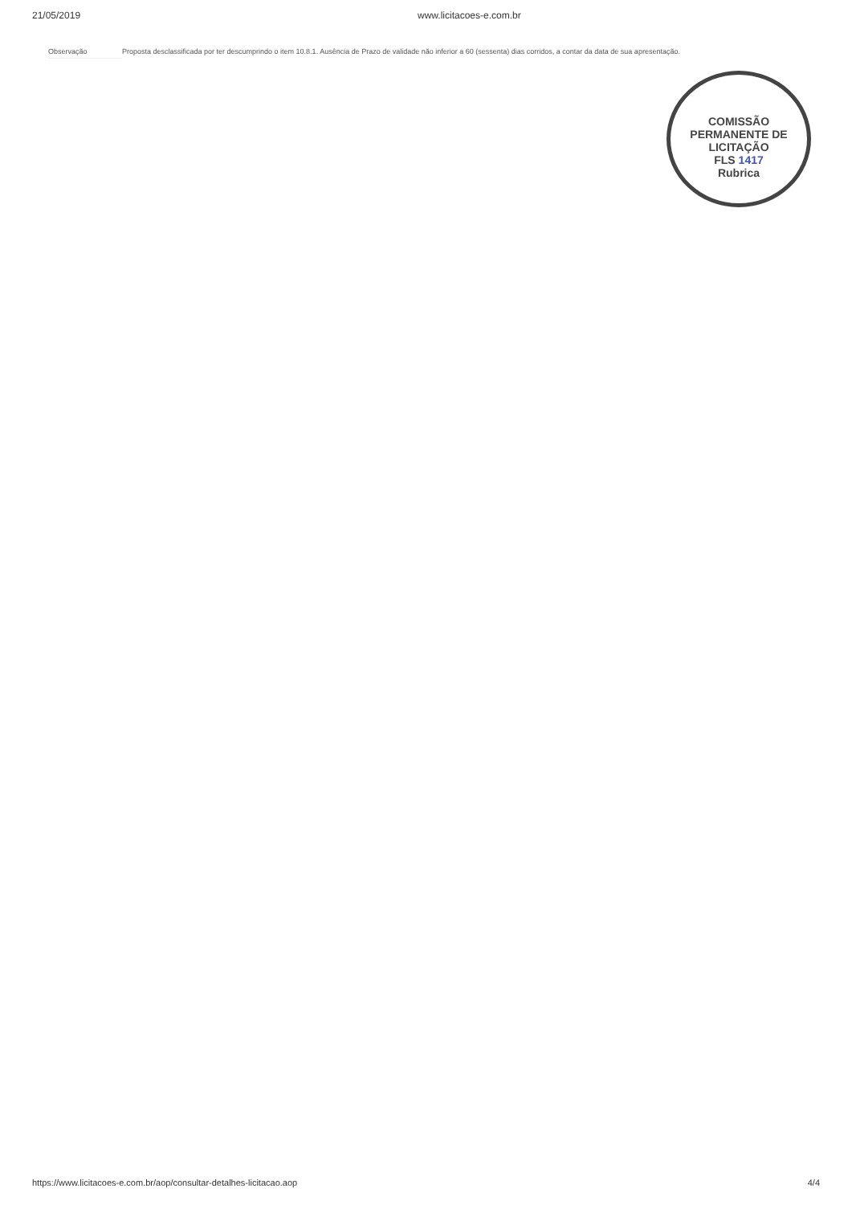21/05/2019 www.licitacoes-e.com.br
Observação Proposta desclassificada por ter descumprindo o item 10.8.1. Ausência de Prazo de validade não inferior a 60 (sessenta) dias corridos, a contar da data de sua apresentação.
COMISSÃO PERMANENTE DE LICITAÇÃO
FLS 1417
Rubrica
https://www.licitacoes-e.com.br/aop/consultar-detalhes-licitacao.aop 4/4